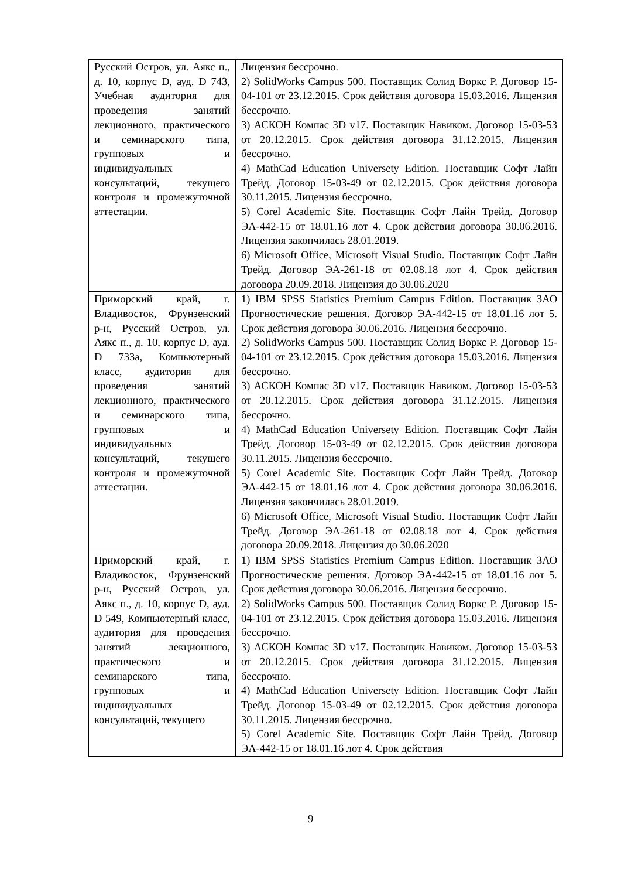| Русский Остров, ул. Аякс п., д. 10, корпус D, ауд. D 743, Учебная аудитория для проведения занятий лекционного, практического и семинарского типа, групповых и индивидуальных консультаций, текущего контроля и промежуточной аттестации. | Лицензия бессрочно. 2) SolidWorks Campus 500. Поставщик Солид Воркс Р. Договор 15-04-101 от 23.12.2015. Срок действия договора 15.03.2016. Лицензия бессрочно. 3) АСКОН Компас 3D v17. Поставщик Навиком. Договор 15-03-53 от 20.12.2015. Срок действия договора 31.12.2015. Лицензия бессрочно. 4) MathCad Education Universety Edition. Поставщик Софт Лайн Трейд. Договор 15-03-49 от 02.12.2015. Срок действия договора 30.11.2015. Лицензия бессрочно. 5) Corel Academic Site. Поставщик Софт Лайн Трейд. Договор ЭА-442-15 от 18.01.16 лот 4. Срок действия договора 30.06.2016. Лицензия закончилась 28.01.2019. 6) Microsoft Office, Microsoft Visual Studio. Поставщик Софт Лайн Трейд. Договор ЭА-261-18 от 02.08.18 лот 4. Срок действия договора 20.09.2018. Лицензия до 30.06.2020 |
| Приморский край, г. Владивосток, Фрунзенский р-н, Русский Остров, ул. Аякс п., д. 10, корпус D, ауд. D 733а, Компьютерный класс, аудитория для проведения занятий лекционного, практического и семинарского типа, групповых и индивидуальных консультаций, текущего контроля и промежуточной аттестации. | 1) IBM SPSS Statistics Premium Campus Edition. Поставщик ЗАО Прогностические решения. Договор ЭА-442-15 от 18.01.16 лот 5. Срок действия договора 30.06.2016. Лицензия бессрочно. 2) SolidWorks Campus 500. Поставщик Солид Воркс Р. Договор 15-04-101 от 23.12.2015. Срок действия договора 15.03.2016. Лицензия бессрочно. 3) АСКОН Компас 3D v17. Поставщик Навиком. Договор 15-03-53 от 20.12.2015. Срок действия договора 31.12.2015. Лицензия бессрочно. 4) MathCad Education Universety Edition. Поставщик Софт Лайн Трейд. Договор 15-03-49 от 02.12.2015. Срок действия договора 30.11.2015. Лицензия бессрочно. 5) Corel Academic Site. Поставщик Софт Лайн Трейд. Договор ЭА-442-15 от 18.01.16 лот 4. Срок действия договора 30.06.2016. Лицензия закончилась 28.01.2019. 6) Microsoft Office, Microsoft Visual Studio. Поставщик Софт Лайн Трейд. Договор ЭА-261-18 от 02.08.18 лот 4. Срок действия договора 20.09.2018. Лицензия до 30.06.2020 |
| Приморский край, г. Владивосток, Фрунзенский р-н, Русский Остров, ул. Аякс п., д. 10, корпус D, ауд. D 549, Компьютерный класс, аудитория для проведения занятий лекционного, практического и семинарского типа, групповых и индивидуальных консультаций, текущего | 1) IBM SPSS Statistics Premium Campus Edition. Поставщик ЗАО Прогностические решения. Договор ЭА-442-15 от 18.01.16 лот 5. Срок действия договора 30.06.2016. Лицензия бессрочно. 2) SolidWorks Campus 500. Поставщик Солид Воркс Р. Договор 15-04-101 от 23.12.2015. Срок действия договора 15.03.2016. Лицензия бессрочно. 3) АСКОН Компас 3D v17. Поставщик Навиком. Договор 15-03-53 от 20.12.2015. Срок действия договора 31.12.2015. Лицензия бессрочно. 4) MathCad Education Universety Edition. Поставщик Софт Лайн Трейд. Договор 15-03-49 от 02.12.2015. Срок действия договора 30.11.2015. Лицензия бессрочно. 5) Corel Academic Site. Поставщик Софт Лайн Трейд. Договор ЭА-442-15 от 18.01.16 лот 4. Срок действия |
9